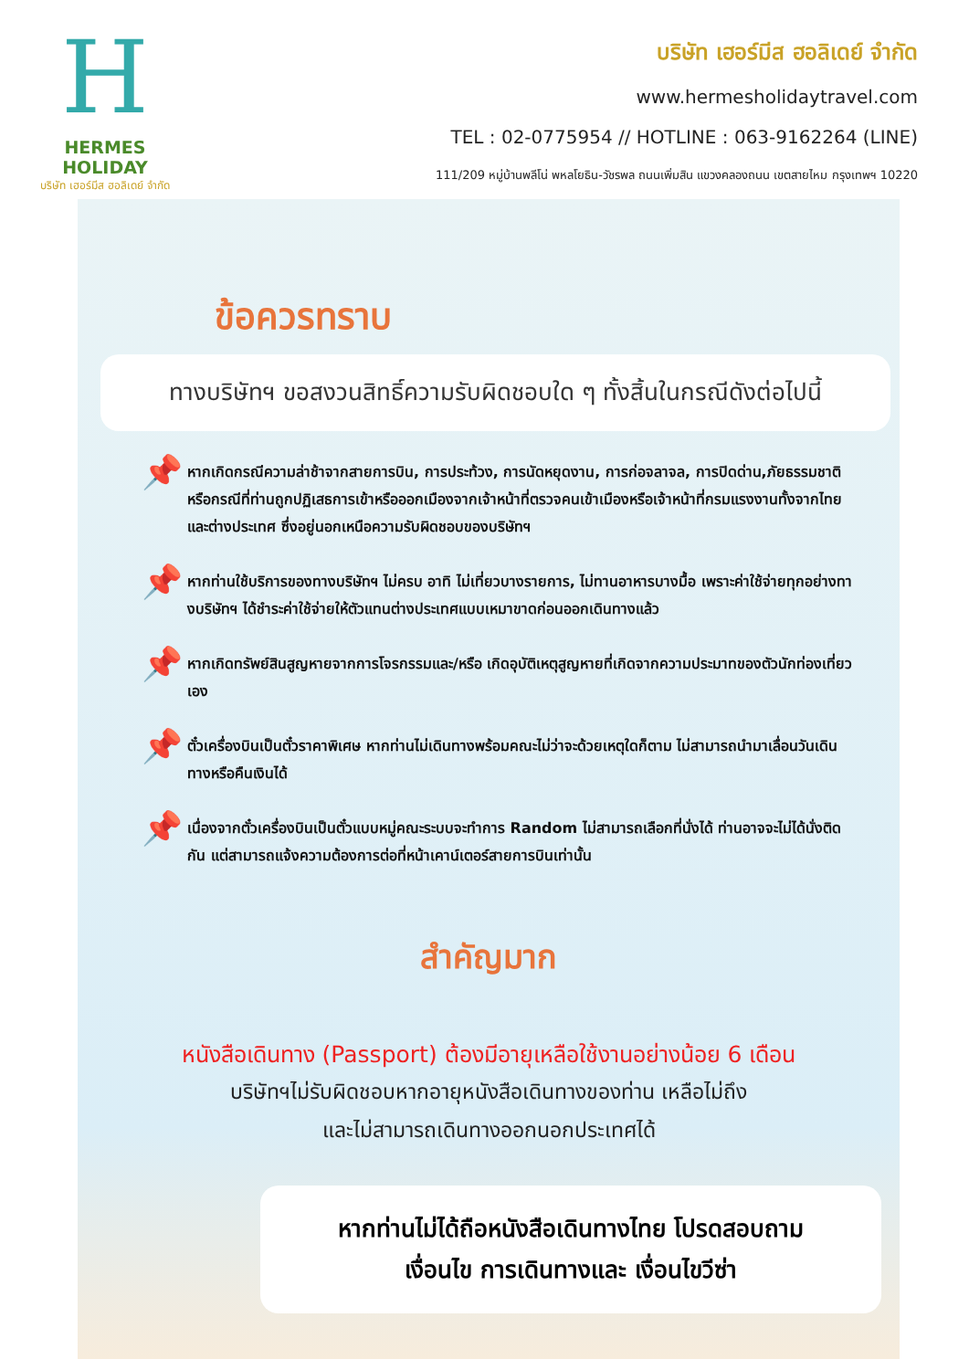H
HERMES HOLIDAY
บริษัท เฮอร์มีส ฮอลิเดย์ จำกัด
บริษัท เฮอร์มีส ฮอลิเดย์ จำกัด
www.hermesholidaytravel.com
TEL : 02-0775954 // HOTLINE : 063-9162264 (LINE)
111/209 หมู่บ้านพลีโน่ พหลโยธิน-วัชรพล ถนนเพิ่มสิน แขวงคลองถนน เขตสายไหม กรุงเทพฯ 10220
ข้อควรทราบ
ทางบริษัทฯ ขอสงวนสิทธิ์ความรับผิดชอบใด ๆ ทั้งสิ้นในกรณีดังต่อไปนี้
📌
หากเกิดกรณีความล่าช้าจากสายการบิน, การประท้วง, การนัดหยุดงาน, การก่อจลาจล, การปิดด่าน,ภัยธรรมชาติ หรือกรณีที่ท่านถูกปฏิเสธการเข้าหรือออกเมืองจากเจ้าหน้าที่ตรวจคนเข้าเมืองหรือเจ้าหน้าที่กรมแรงงานทั้งจากไทยและต่างประเทศ ซึ่งอยู่นอกเหนือความรับผิดชอบของบริษัทฯ
📌
หากท่านใช้บริการของทางบริษัทฯ ไม่ครบ อาทิ ไม่เที่ยวบางรายการ, ไม่ทานอาหารบางมื้อ เพราะค่าใช้จ่ายทุกอย่างทางบริษัทฯ ได้ชำระค่าใช้จ่ายให้ตัวแทนต่างประเทศแบบเหมาขาดก่อนออกเดินทางแล้ว
📌
หากเกิดทรัพย์สินสูญหายจากการโจรกรรมและ/หรือ เกิดอุบัติเหตุสูญหายที่เกิดจากความประมาทของตัวนักท่องเที่ยวเอง
📌
ตั๋วเครื่องบินเป็นตั๋วราคาพิเศษ หากท่านไม่เดินทางพร้อมคณะไม่ว่าจะด้วยเหตุใดก็ตาม ไม่สามารถนำมาเลื่อนวันเดินทางหรือคืนเงินได้
📌
เนื่องจากตั๋วเครื่องบินเป็นตั๋วแบบหมู่คณะระบบจะทำการ Random ไม่สามารถเลือกที่นั่งได้ ท่านอาจจะไม่ได้นั่งติดกัน แต่สามารถแจ้งความต้องการต่อที่หน้าเคาน์เตอร์สายการบินเท่านั้น
สำคัญมาก
หนังสือเดินทาง (Passport) ต้องมีอายุเหลือใช้งานอย่างน้อย 6 เดือน
บริษัทฯไม่รับผิดชอบหากอายุหนังสือเดินทางของท่าน เหลือไม่ถึง
และไม่สามารถเดินทางออกนอกประเทศได้
หากท่านไม่ได้ถือหนังสือเดินทางไทย โปรดสอบถาม
เงื่อนไข การเดินทางและ เงื่อนไขวีซ่า